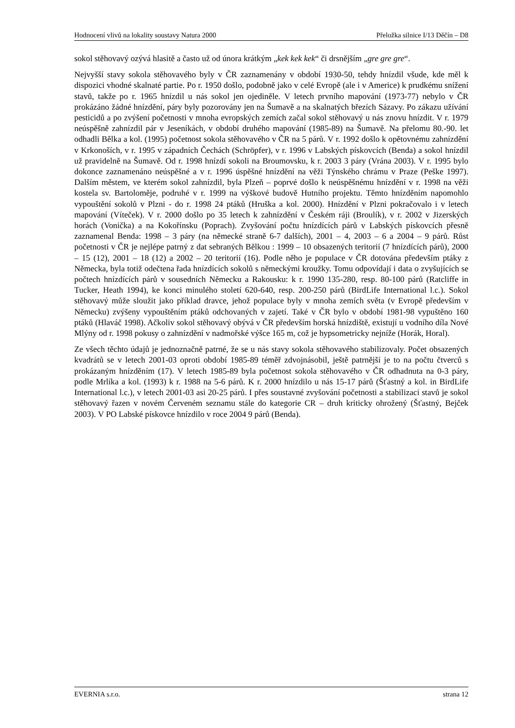Hodnocení vlivů na lokality soustavy Natura 2000 Přeložka silnice I/13 Děčín – D8
sokol stěhovavý ozývá hlasitě a často už od února krátkým „kek kek kek“ či drsnějším „gre gre gre“.
Nejvyšší stavy sokola stěhovavého byly v ČR zaznamenány v období 1930-50, tehdy hnízdil všude, kde měl k dispozici vhodné skalnaté partie. Po r. 1950 došlo, podobně jako v celé Evropě (ale i v Americe) k prudkému snížení stavů, takže po r. 1965 hnízdil u nás sokol jen ojediněle. V letech prvního mapování (1973-77) nebylo v ČR prokázáno žádné hnízdění, páry byly pozorovány jen na Šumavě a na skalnatých březích Sázavy. Po zákazu užívání pesticidů a po zvýšení početnosti v mnoha evropských zemích začal sokol stěhovavý u nás znovu hnízdit. V r. 1979 neúspěšně zahnízdil pár v Jeseníkách, v období druhého mapování (1985-89) na Šumavě. Na přelomu 80.-90. let odhadli Bělka a kol. (1995) početnost sokola stěhovavého v ČR na 5 párů. V r. 1992 došlo k opětovnému zahnízdění v Krkonoších, v r. 1995 v západních Čechách (Schröpfer), v r. 1996 v Labských pískovcích (Benda) a sokol hnízdil už pravidelně na Šumavě. Od r. 1998 hnízdí sokoli na Broumovsku, k r. 2003 3 páry (Vrána 2003). V r. 1995 bylo dokonce zaznamenáno neúspěšné a v r. 1996 úspěšné hnízdění na věži Týnského chrámu v Praze (Peške 1997). Dalším městem, ve kterém sokol zahnízdil, byla Plzeň – poprvé došlo k neúspěšnému hnízdění v r. 1998 na věži kostela sv. Bartoloměje, podruhé v r. 1999 na výškové budově Hutního projektu. Těmto hnízděním napomohlo vypouštění sokolů v Plzni - do r. 1998 24 ptáků (Hruška a kol. 2000). Hnízdění v Plzni pokračovalo i v letech mapování (Víteček). V r. 2000 došlo po 35 letech k zahnízdění v Českém ráji (Broulík), v r. 2002 v Jizerských horách (Vonička) a na Kokořínsku (Poprach). Zvyšování počtu hnízdících párů v Labských pískovcích přesně zaznamenal Benda: 1998 – 3 páry (na německé straně 6-7 dalších), 2001 – 4, 2003 – 6 a 2004 – 9 párů. Růst početnosti v ČR je nejlépe patrný z dat sebraných Bělkou : 1999 – 10 obsazených teritorií (7 hnízdících párů), 2000 – 15 (12), 2001 – 18 (12) a 2002 – 20 teritorií (16). Podle něho je populace v ČR dotována především ptáky z Německa, byla totiž odečtena řada hnízdících sokolů s německými kroužky. Tomu odpovídají i data o zvyšujících se počtech hnízdících párů v sousedních Německu a Rakousku: k r. 1990 135-280, resp. 80-100 párů (Ratcliffe in Tucker, Heath 1994), ke konci minulého století 620-640, resp. 200-250 párů (BirdLife International l.c.). Sokol stěhovavý může sloužit jako příklad dravce, jehož populace byly v mnoha zemích světa (v Evropě především v Německu) zvýšeny vypouštěním ptáků odchovaných v zajetí. Také v ČR bylo v období 1981-98 vypuštěno 160 ptáků (Hlaváč 1998). Ačkoliv sokol stěhovavý obývá v ČR především horská hnízdiště, existují u vodního díla Nové Mlýny od r. 1998 pokusy o zahnízdění v nadmořské výšce 165 m, což je hypsometricky nejníže (Horák, Horal).
Ze všech těchto údajů je jednoznačně patrné, že se u nás stavy sokola stěhovavého stabilizovaly. Počet obsazených kvadrátů se v letech 2001-03 oproti období 1985-89 téměř zdvojnásobil, ještě patrnější je to na počtu čtverců s prokázaným hnízděním (17). V letech 1985-89 byla početnost sokola stěhovavého v ČR odhadnuta na 0-3 páry, podle Mrlíka a kol. (1993) k r. 1988 na 5-6 párů. K r. 2000 hnízdilo u nás 15-17 párů (Šťastný a kol. in BirdLife International l.c.), v letech 2001-03 asi 20-25 párů. I přes soustavné zvyšování početnosti a stabilizaci stavů je sokol stěhovavý řazen v novém Červeném seznamu stále do kategorie CR – druh kriticky ohrožený (Šťastný, Bejček 2003). V PO Labské pískovce hnízdilo v roce 2004 9 párů (Benda).
EVERNIA s.r.o. strana 12